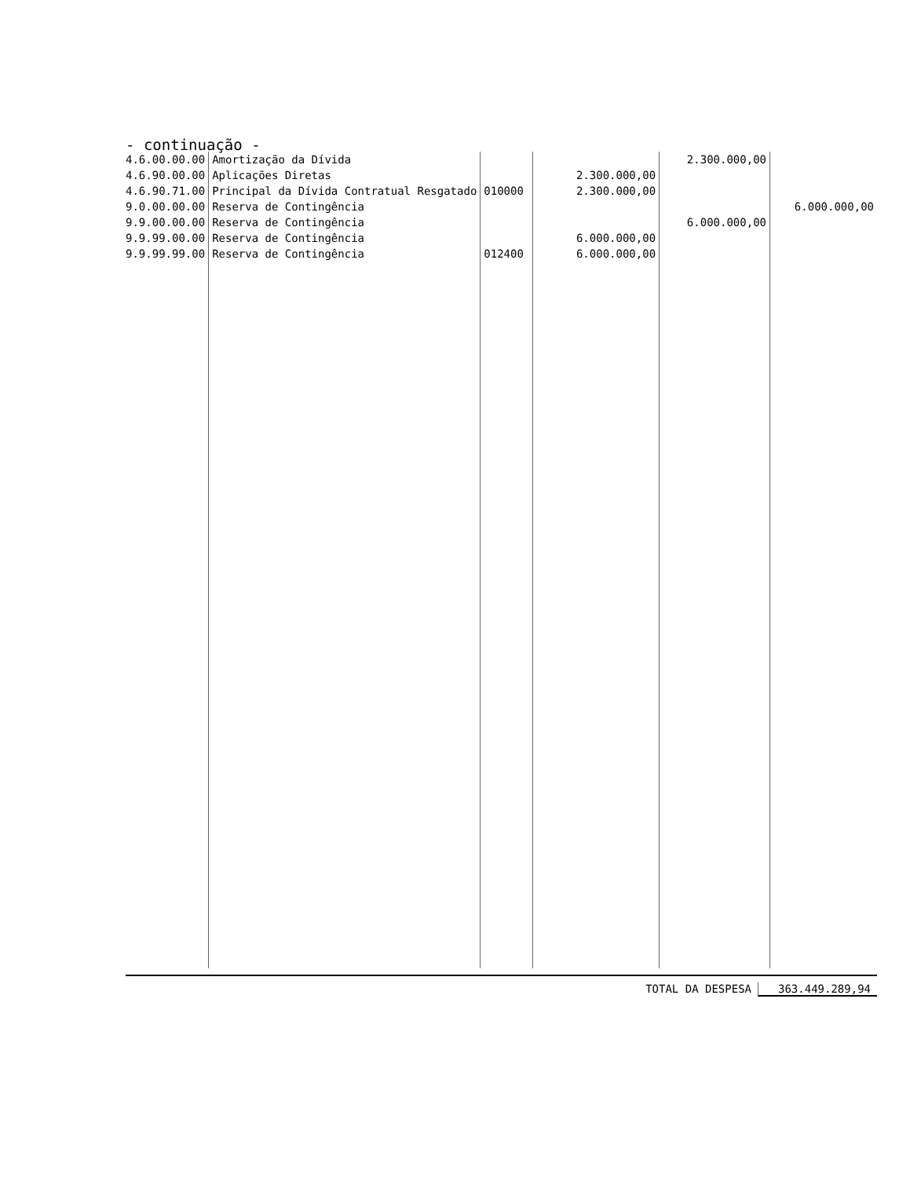- continuação -
| 4.6.00.00.00 | Amortização da Dívida | | | 2.300.000,00 | |
| 4.6.90.00.00 | Aplicações Diretas | | 2.300.000,00 | | |
| 4.6.90.71.00 | Principal da Dívida Contratual Resgatado | 010000 | 2.300.000,00 | | |
| 9.0.00.00.00 | Reserva de Contingência | | | | 6.000.000,00 |
| 9.9.00.00.00 | Reserva de Contingência | | | 6.000.000,00 | |
| 9.9.99.00.00 | Reserva de Contingência | | 6.000.000,00 | | |
| 9.9.99.99.00 | Reserva de Contingência | 012400 | 6.000.000,00 | | |
TOTAL DA DESPESA 363.449.289,94